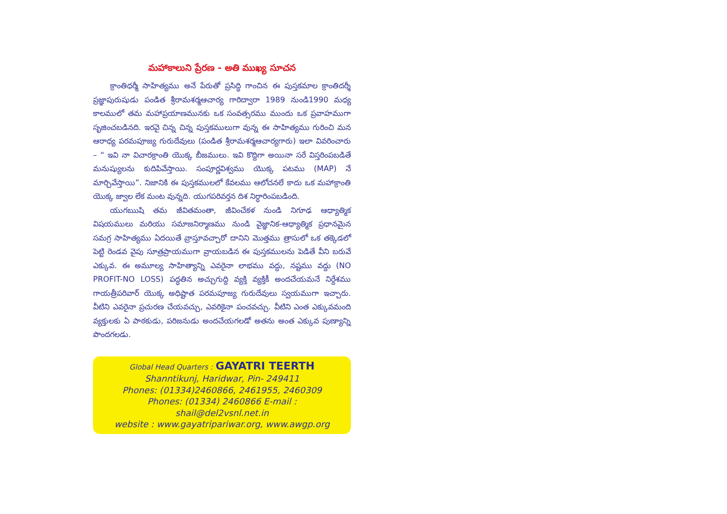మహాకాలుని ప్రేరణ - అతి ముఖ్య సూచన
క్రాంతిధర్మీ సాహిత్యము అనే పేరుతో ప్రసిద్ధి గాంచిన ఈ పుస్తకమాల క్రాంతిదర్శీ ప్రజ్ఞాపురుషుడు పండిత శ్రీరామశర్మఆచార్య గారిద్వారా 1989 నుండి1990 మధ్య కాలములో తమ మహాప్రయాణమునకు ఒక సంవత్సరము ముందు ఒక ప్రవాహముగా సృజించబడినది. ఇరవై చిన్న చిన్న పుస్తకములుగా వున్న ఈ సాహిత్యము గురించి మన ఆరాధ్య పరమపూజ్య గురుదేవులు (పండిత శ్రీరామశర్మఆచార్యగారు) ఇలా వివరించారు – “ ఇవి నా విచారక్రాంతి యొక్క బీజములు. ఇవి కొద్దిగా అయినా సరే విస్తరింపబడితే మనుష్యులను కుదిపివేస్తాయి. సంపూర్ణవిశ్వము యొక్క పటము (MAP) నే మార్చివేస్తాయి”. నిజానికి ఈ పుస్తకములలో కేవలము ఆలోచనలే కాదు ఒక మహాక్రాంతి యొక్క జ్వాల లేక మంట వున్నది. యుగపరివర్తన దిశ నిర్ధారింపబడింది.
యుగఋషి తమ జీవితమంతా, జీవించేకళ నుండి నిగూఢ ఆధ్యాత్మిక విషయములు మరియు సమాజనిర్మాణము నుండి వైజ్ఞానిక-ఆధ్యాత్మిక ప్రధానమైన సమగ్ర సాహిత్యము ఏదయితే వ్రాస్తూవచ్చారో దానిని మొత్తము త్రాసులో ఒక తక్కెడలో పెట్టి రెండవ వైపు సూత్రప్రాయముగా వ్రాయబడిన ఈ పుస్తకములను పెడితే వీని బరువే ఎక్కువ. ఈ అమూల్య సాహిత్యాన్ని ఎవరైనా లాభము వద్దు, నష్టము వద్దు (NO PROFIT-NO LOSS) పద్ధతిన అచ్చుగుద్ది వ్యక్తి వ్యక్తికీ అందచేయమనే నిర్దేశము గాయత్రీపరివార్ యొక్క అధిష్టాత పరమపూజ్య గురుదేవులు స్వయముగా ఇచ్చారు. వీటిని ఎవరైనా ప్రచురణ చేయవచ్చు, ఎవరికైనా పంచవచ్చు. వీటిని ఎంత ఎక్కువమంది వ్యక్తులకు ఏ పాఠకుడు, పరిజనుడు అందచేయగలడో అతను అంత ఎక్కువ పుణ్యాన్ని పొందగలడు.
Global Head Quarters : GAYATRI TEERTH
Shanntikunj, Haridwar, Pin- 249411
Phones: (01334)2460866, 2461955, 2460309
Phones: (01334) 2460866 E-mail :
shail@del2vsnl.net.in
website : www.gayatripariwar.org, www.awgp.org